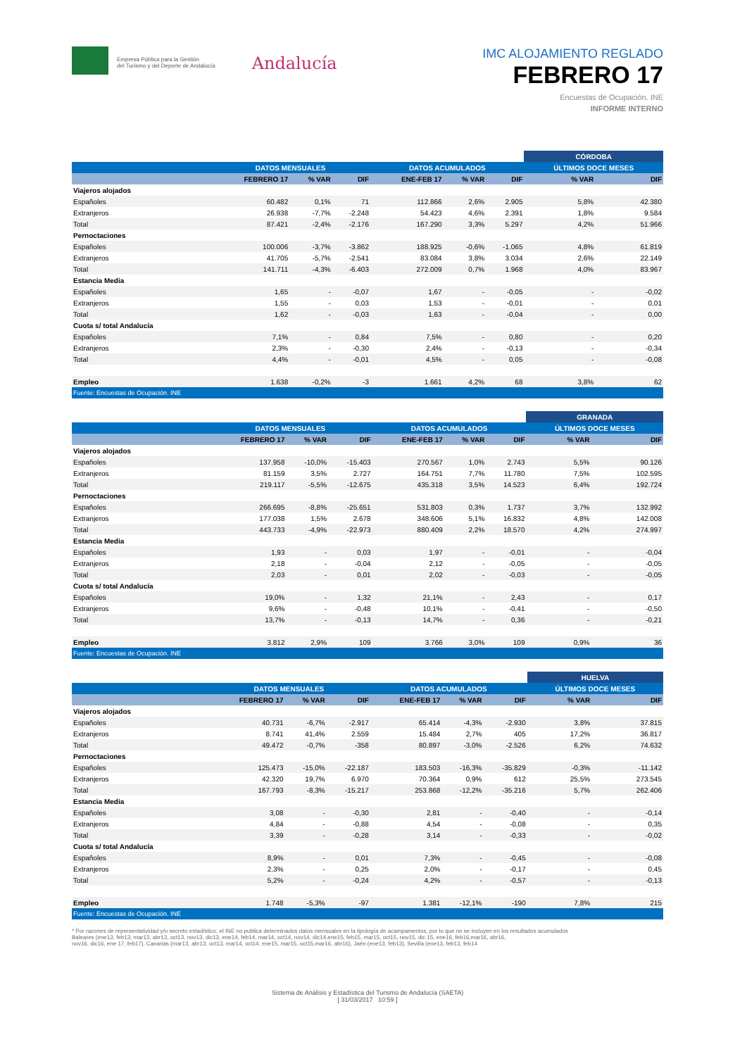Empresa Pública para la Gestión
del Turismo y del Deporte de Andalucía
Andalucía
IMC ALOJAMIENTO REGLADO
FEBRERO 17
Encuestas de Ocupación. INE
INFORME INTERNO
| | | | | | | | CÓRDOBA | |
| --- | --- | --- | --- | --- | --- | --- | --- | --- |
| | DATOS MENSUALES | | | DATOS ACUMULADOS | | | ÚLTIMOS DOCE MESES | |
| | FEBRERO 17 | % VAR | DIF | ENE-FEB 17 | % VAR | DIF | % VAR | DIF |
| Viajeros alojados | | | | | | | | |
| Españoles | 60.482 | 0,1% | 71 | 112.866 | 2,6% | 2.905 | 5,8% | 42.380 |
| Extranjeros | 26.938 | -7,7% | -2.248 | 54.423 | 4,6% | 2.391 | 1,8% | 9.584 |
| Total | 87.421 | -2,4% | -2.176 | 167.290 | 3,3% | 5.297 | 4,2% | 51.966 |
| Pernoctaciones | | | | | | | | |
| Españoles | 100.006 | -3,7% | -3.862 | 188.925 | -0,6% | -1.065 | 4,8% | 61.819 |
| Extranjeros | 41.705 | -5,7% | -2.541 | 83.084 | 3,8% | 3.034 | 2,6% | 22.149 |
| Total | 141.711 | -4,3% | -6.403 | 272.009 | 0,7% | 1.968 | 4,0% | 83.967 |
| Estancia Media | | | | | | | | |
| Españoles | 1,65 | - | -0,07 | 1,67 | - | -0,05 | - | -0,02 |
| Extranjeros | 1,55 | - | 0,03 | 1,53 | - | -0,01 | - | 0,01 |
| Total | 1,62 | - | -0,03 | 1,63 | - | -0,04 | - | 0,00 |
| Cuota s/ total Andalucía | | | | | | | | |
| Españoles | 7,1% | - | 0,84 | 7,5% | - | 0,80 | - | 0,20 |
| Extranjeros | 2,3% | - | -0,30 | 2,4% | - | -0,13 | - | -0,34 |
| Total | 4,4% | - | -0,01 | 4,5% | - | 0,05 | - | -0,08 |
| Empleo | 1.638 | -0,2% | -3 | 1.661 | 4,2% | 68 | 3,8% | 62 |
| Fuente: Encuestas de Ocupación. INE | | | | | | | | |
| | | | | | | | GRANADA | |
| --- | --- | --- | --- | --- | --- | --- | --- | --- |
| | DATOS MENSUALES | | | DATOS ACUMULADOS | | | ÚLTIMOS DOCE MESES | |
| | FEBRERO 17 | % VAR | DIF | ENE-FEB 17 | % VAR | DIF | % VAR | DIF |
| Viajeros alojados | | | | | | | | |
| Españoles | 137.958 | -10,0% | -15.403 | 270.567 | 1,0% | 2.743 | 5,5% | 90.126 |
| Extranjeros | 81.159 | 3,5% | 2.727 | 164.751 | 7,7% | 11.780 | 7,5% | 102.595 |
| Total | 219.117 | -5,5% | -12.675 | 435.318 | 3,5% | 14.523 | 6,4% | 192.724 |
| Pernoctaciones | | | | | | | | |
| Españoles | 266.695 | -8,8% | -25.651 | 531.803 | 0,3% | 1.737 | 3,7% | 132.992 |
| Extranjeros | 177.038 | 1,5% | 2.678 | 348.606 | 5,1% | 16.832 | 4,8% | 142.008 |
| Total | 443.733 | -4,9% | -22.973 | 880.409 | 2,2% | 18.570 | 4,2% | 274.997 |
| Estancia Media | | | | | | | | |
| Españoles | 1,93 | - | 0,03 | 1,97 | - | -0,01 | - | -0,04 |
| Extranjeros | 2,18 | - | -0,04 | 2,12 | - | -0,05 | - | -0,05 |
| Total | 2,03 | - | 0,01 | 2,02 | - | -0,03 | - | -0,05 |
| Cuota s/ total Andalucía | | | | | | | | |
| Españoles | 19,0% | - | 1,32 | 21,1% | - | 2,43 | - | 0,17 |
| Extranjeros | 9,6% | - | -0,48 | 10,1% | - | -0,41 | - | -0,50 |
| Total | 13,7% | - | -0,13 | 14,7% | - | 0,36 | - | -0,21 |
| Empleo | 3.812 | 2,9% | 109 | 3.766 | 3,0% | 109 | 0,9% | 36 |
| Fuente: Encuestas de Ocupación. INE | | | | | | | | |
| | | | | | | | HUELVA | |
| --- | --- | --- | --- | --- | --- | --- | --- | --- |
| | DATOS MENSUALES | | | DATOS ACUMULADOS | | | ÚLTIMOS DOCE MESES | |
| | FEBRERO 17 | % VAR | DIF | ENE-FEB 17 | % VAR | DIF | % VAR | DIF |
| Viajeros alojados | | | | | | | | |
| Españoles | 40.731 | -6,7% | -2.917 | 65.414 | -4,3% | -2.930 | 3,8% | 37.815 |
| Extranjeros | 8.741 | 41,4% | 2.559 | 15.484 | 2,7% | 405 | 17,2% | 36.817 |
| Total | 49.472 | -0,7% | -358 | 80.897 | -3,0% | -2.526 | 6,2% | 74.632 |
| Pernoctaciones | | | | | | | | |
| Españoles | 125.473 | -15,0% | -22.187 | 183.503 | -16,3% | -35.829 | -0,3% | -11.142 |
| Extranjeros | 42.320 | 19,7% | 6.970 | 70.364 | 0,9% | 612 | 25,5% | 273.545 |
| Total | 167.793 | -8,3% | -15.217 | 253.868 | -12,2% | -35.216 | 5,7% | 262.406 |
| Estancia Media | | | | | | | | |
| Españoles | 3,08 | - | -0,30 | 2,81 | - | -0,40 | - | -0,14 |
| Extranjeros | 4,84 | - | -0,88 | 4,54 | - | -0,08 | - | 0,35 |
| Total | 3,39 | - | -0,28 | 3,14 | - | -0,33 | - | -0,02 |
| Cuota s/ total Andalucía | | | | | | | | |
| Españoles | 8,9% | - | 0,01 | 7,3% | - | -0,45 | - | -0,08 |
| Extranjeros | 2,3% | - | 0,25 | 2,0% | - | -0,17 | - | 0,45 |
| Total | 5,2% | - | -0,24 | 4,2% | - | -0,57 | - | -0,13 |
| Empleo | 1.748 | -5,3% | -97 | 1.381 | -12,1% | -190 | 7,8% | 215 |
| Fuente: Encuestas de Ocupación. INE | | | | | | | | |
* Por razones de representatividad y/o secreto estadístico, el INE no publica determinados datos mensuales en la tipología de acampamentos, por lo que no se incluyen en los resultados acumulados
Baleares (ene13, feb13, mar13, abr13, oct13, nov13, dic13, ene14, feb14, mar14, oct14, nov14, dic14,ene15, feb15, mar15, oct15, nov15, dic.15, ene16, feb16,mar16, abr16,
nov16, dic16, ene 17, feb17), Canarias (mar13, abr13, oct13, mar14, oct14, ene15, mar15, oct15,mar16, abr16), Jaén (ene13, feb13), Sevilla (ene13, feb13, feb14
Sistema de Análisis y Estadística del Turismo de Andalucía (SAETA)
[ 31/03/2017 10:59 ]